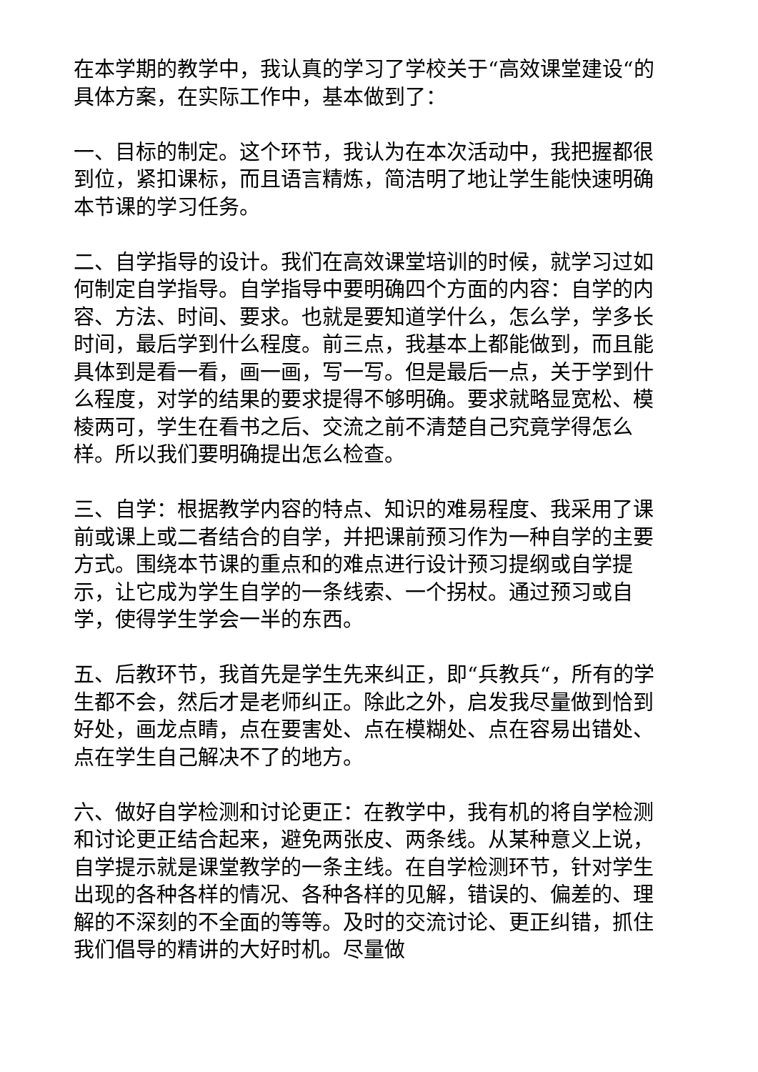在本学期的教学中，我认真的学习了学校关于“高效课堂建设“的具体方案，在实际工作中，基本做到了：
一、目标的制定。这个环节，我认为在本次活动中，我把握都很到位，紧扣课标，而且语言精炼，简洁明了地让学生能快速明确本节课的学习任务。
二、自学指导的设计。我们在高效课堂培训的时候，就学习过如何制定自学指导。自学指导中要明确四个方面的内容：自学的内容、方法、时间、要求。也就是要知道学什么，怎么学，学多长时间，最后学到什么程度。前三点，我基本上都能做到，而且能具体到是看一看，画一画，写一写。但是最后一点，关于学到什么程度，对学的结果的要求提得不够明确。要求就略显宽松、模棱两可，学生在看书之后、交流之前不清楚自己究竟学得怎么样。所以我们要明确提出怎么检查。
三、自学：根据教学内容的特点、知识的难易程度、我采用了课前或课上或二者结合的自学，并把课前预习作为一种自学的主要方式。围绕本节课的重点和的难点进行设计预习提纲或自学提示，让它成为学生自学的一条线索、一个拐杖。通过预习或自学，使得学生学会一半的东西。
五、后教环节，我首先是学生先来纠正，即“兵教兵“，所有的学生都不会，然后才是老师纠正。除此之外，启发我尽量做到恰到好处，画龙点睛，点在要害处、点在模糊处、点在容易出错处、点在学生自己解决不了的地方。
六、做好自学检测和讨论更正：在教学中，我有机的将自学检测和讨论更正结合起来，避免两张皮、两条线。从某种意义上说，自学提示就是课堂教学的一条主线。在自学检测环节，针对学生出现的各种各样的情况、各种各样的见解，错误的、偏差的、理解的不深刻的不全面的等等。及时的交流讨论、更正纠错，抓住我们倡导的精讲的大好时机。尽量做